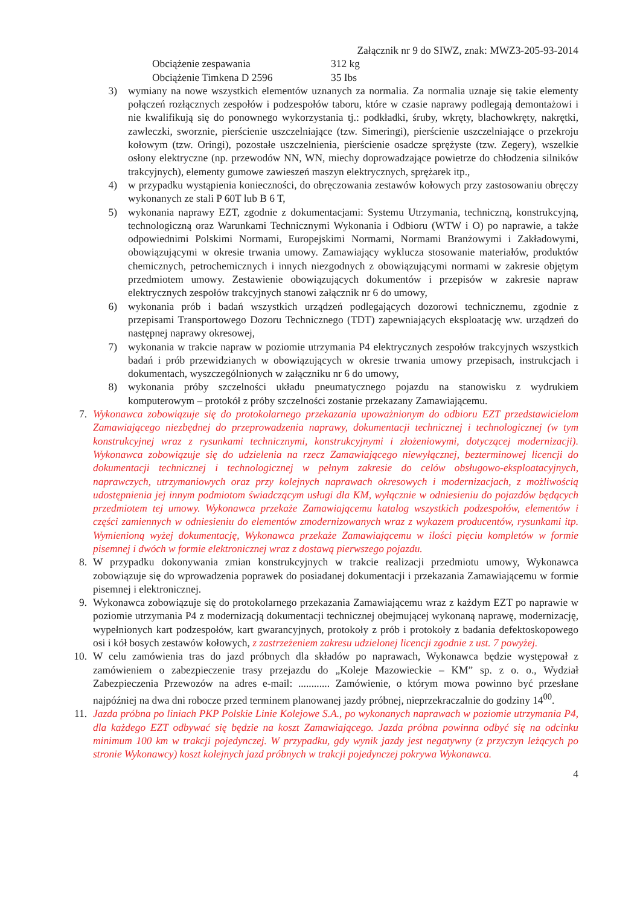Załącznik nr 9 do SIWZ, znak: MWZ3-205-93-2014
Obciążenie zespawania 312 kg
Obciążenie Timkena D 2596 35 Ibs
3) wymiany na nowe wszystkich elementów uznanych za normalia. Za normalia uznaje się takie elementy połączeń rozłącznych zespołów i podzespołów taboru, które w czasie naprawy podlegają demontażowi i nie kwalifikują się do ponownego wykorzystania tj.: podkładki, śruby, wkręty, blachowkręty, nakrętki, zawleczki, sworznie, pierścienie uszczelniające (tzw. Simeringi), pierścienie uszczelniające o przekroju kołowym (tzw. Oringi), pozostałe uszczelnienia, pierścienie osadcze sprężyste (tzw. Zegery), wszelkie osłony elektryczne (np. przewodów NN, WN, miechy doprowadzające powietrze do chłodzenia silników trakcyjnych), elementy gumowe zawieszeń maszyn elektrycznych, sprężarek itp.,
4) w przypadku wystąpienia konieczności, do obręczowania zestawów kołowych przy zastosowaniu obręczy wykonanych ze stali P 60T lub B 6 T,
5) wykonania naprawy EZT, zgodnie z dokumentacjami: Systemu Utrzymania, techniczną, konstrukcyjną, technologiczną oraz Warunkami Technicznymi Wykonania i Odbioru (WTW i O) po naprawie, a także odpowiednimi Polskimi Normami, Europejskimi Normami, Normami Branżowymi i Zakładowymi, obowiązującymi w okresie trwania umowy. Zamawiający wyklucza stosowanie materiałów, produktów chemicznych, petrochemicznych i innych niezgodnych z obowiązującymi normami w zakresie objętym przedmiotem umowy. Zestawienie obowiązujących dokumentów i przepisów w zakresie napraw elektrycznych zespołów trakcyjnych stanowi załącznik nr 6 do umowy,
6) wykonania prób i badań wszystkich urządzeń podlegających dozorowi technicznemu, zgodnie z przepisami Transportowego Dozoru Technicznego (TDT) zapewniających eksploatację ww. urządzeń do następnej naprawy okresowej,
7) wykonania w trakcie napraw w poziomie utrzymania P4 elektrycznych zespołów trakcyjnych wszystkich badań i prób przewidzianych w obowiązujących w okresie trwania umowy przepisach, instrukcjach i dokumentach, wyszczególnionych w załączniku nr 6 do umowy,
8) wykonania próby szczelności układu pneumatycznego pojazdu na stanowisku z wydrukiem komputerowym – protokół z próby szczelności zostanie przekazany Zamawiającemu.
7. Wykonawca zobowiązuje się do protokolarnego przekazania upoważnionym do odbioru EZT przedstawicielom Zamawiającego niezbędnej do przeprowadzenia naprawy, dokumentacji technicznej i technologicznej (w tym konstrukcyjnej wraz z rysunkami technicznymi, konstrukcyjnymi i złożeniowymi, dotyczącej modernizacji). Wykonawca zobowiązuje się do udzielenia na rzecz Zamawiającego niewyłącznej, bezterminowej licencji do dokumentacji technicznej i technologicznej w pełnym zakresie do celów obsługowo-eksploatacyjnych, naprawczych, utrzymaniowych oraz przy kolejnych naprawach okresowych i modernizacjach, z możliwością udostępnienia jej innym podmiotom świadczącym usługi dla KM, wyłącznie w odniesieniu do pojazdów będących przedmiotem tej umowy. Wykonawca przekaże Zamawiającemu katalog wszystkich podzespołów, elementów i części zamiennych w odniesieniu do elementów zmodernizowanych wraz z wykazem producentów, rysunkami itp. Wymienioną wyżej dokumentację, Wykonawca przekaże Zamawiającemu w ilości pięciu kompletów w formie pisemnej i dwóch w formie elektronicznej wraz z dostawą pierwszego pojazdu.
8. W przypadku dokonywania zmian konstrukcyjnych w trakcie realizacji przedmiotu umowy, Wykonawca zobowiązuje się do wprowadzenia poprawek do posiadanej dokumentacji i przekazania Zamawiającemu w formie pisemnej i elektronicznej.
9. Wykonawca zobowiązuje się do protokolarnego przekazania Zamawiającemu wraz z każdym EZT po naprawie w poziomie utrzymania P4 z modernizacją dokumentacji technicznej obejmującej wykonaną naprawę, modernizację, wypełnionych kart podzespołów, kart gwarancyjnych, protokoły z prób i protokoły z badania defektoskopowego osi i kół bosych zestawów kołowych, z zastrzeżeniem zakresu udzielonej licencji zgodnie z ust. 7 powyżej.
10. W celu zamówienia tras do jazd próbnych dla składów po naprawach, Wykonawca będzie występował z zamówieniem o zabezpieczenie trasy przejazdu do „Koleje Mazowieckie – KM” sp. z o. o., Wydział Zabezpieczenia Przewozów na adres e-mail: ............ Zamówienie, o którym mowa powinno być przesłane najpóźniej na dwa dni robocze przed terminem planowanej jazdy próbnej, nieprzekraczalnie do godziny 14<sup>00</sup>.
11. Jazda próbna po liniach PKP Polskie Linie Kolejowe S.A., po wykonanych naprawach w poziomie utrzymania P4, dla każdego EZT odbywać się będzie na koszt Zamawiającego. Jazda próbna powinna odbyć się na odcinku minimum 100 km w trakcji pojedynczej. W przypadku, gdy wynik jazdy jest negatywny (z przyczyn leżących po stronie Wykonawcy) koszt kolejnych jazd próbnych w trakcji pojedynczej pokrywa Wykonawca.
4